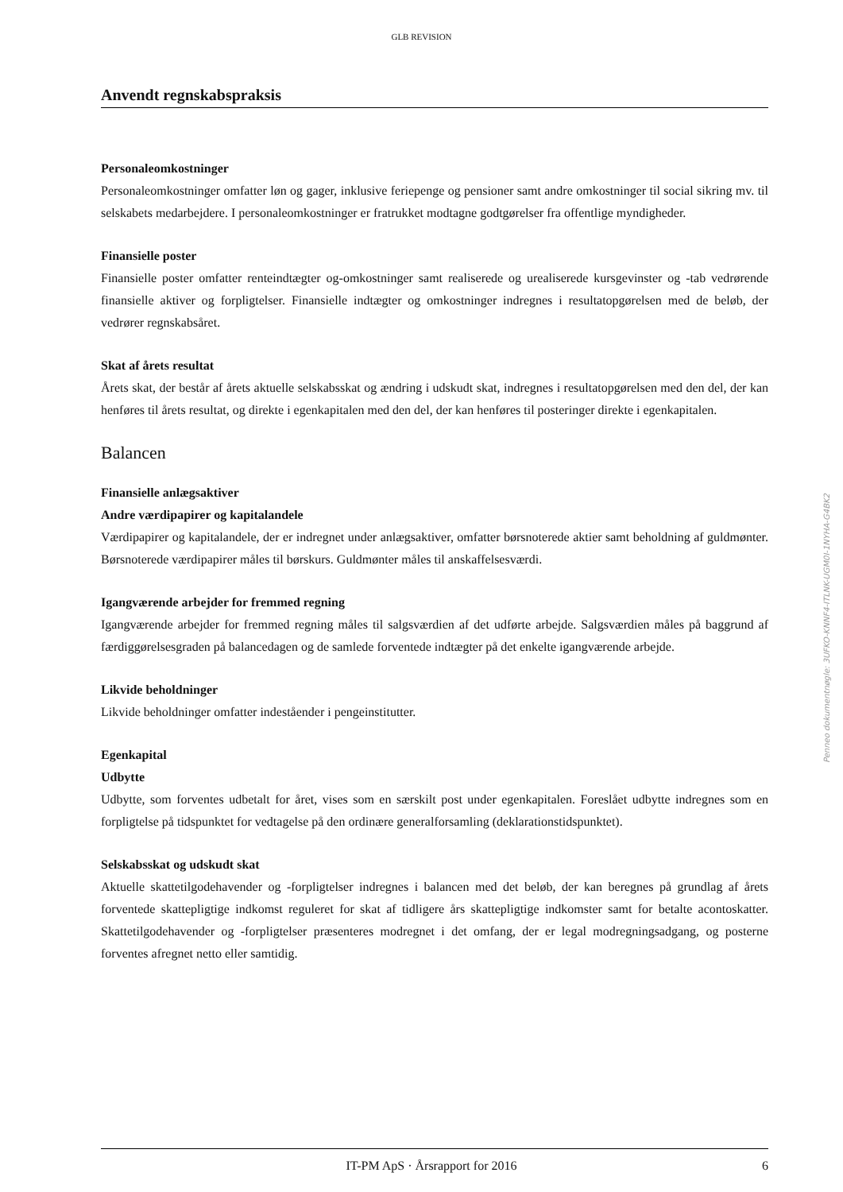GLB REVISION
Anvendt regnskabspraksis
Personaleomkostninger
Personaleomkostninger omfatter løn og gager, inklusive feriepenge og pensioner samt andre omkostninger til social sikring mv. til selskabets medarbejdere. I personaleomkostninger er fratrukket modtagne godtgørelser fra offentlige myndigheder.
Finansielle poster
Finansielle poster omfatter renteindtægter og-omkostninger samt realiserede og urealiserede kursgevinster og -tab vedrørende finansielle aktiver og forpligtelser. Finansielle indtægter og omkostninger indregnes i resultatopgørelsen med de beløb, der vedrører regnskabsåret.
Skat af årets resultat
Årets skat, der består af årets aktuelle selskabsskat og ændring i udskudt skat, indregnes i resultatopgørelsen med den del, der kan henføres til årets resultat, og direkte i egenkapitalen med den del, der kan henføres til posteringer direkte i egenkapitalen.
Balancen
Finansielle anlægsaktiver
Andre værdipapirer og kapitalandele
Værdipapirer og kapitalandele, der er indregnet under anlægsaktiver, omfatter børsnoterede aktier samt beholdning af guldmønter. Børsnoterede værdipapirer måles til børskurs. Guldmønter måles til anskaffelsesværdi.
Igangværende arbejder for fremmed regning
Igangværende arbejder for fremmed regning måles til salgsværdien af det udførte arbejde. Salgsværdien måles på baggrund af færdiggørelsesgraden på balancedagen og de samlede forventede indtægter på det enkelte igangværende arbejde.
Likvide beholdninger
Likvide beholdninger omfatter indeståender i pengeinstitutter.
Egenkapital
Udbytte
Udbytte, som forventes udbetalt for året, vises som en særskilt post under egenkapitalen. Foreslået udbytte indregnes som en forpligtelse på tidspunktet for vedtagelse på den ordinære generalforsamling (deklarationstidspunktet).
Selskabsskat og udskudt skat
Aktuelle skattetilgodehavender og -forpligtelser indregnes i balancen med det beløb, der kan beregnes på grundlag af årets forventede skattepligtige indkomst reguleret for skat af tidligere års skattepligtige indkomster samt for betalte acontoskatter. Skattetilgodehavender og -forpligtelser præsenteres modregnet i det omfang, der er legal modregningsadgang, og posterne forventes afregnet netto eller samtidig.
Penneo dokumentnøgle: 3UFKO-KNNF4-ITLNK-UGM0I-1NYHA-G4BK2
IT-PM ApS · Årsrapport for 2016 6